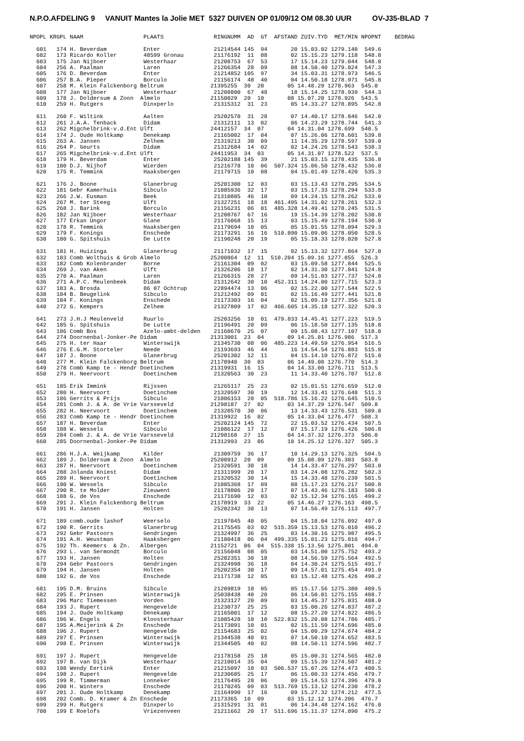N.P.O.AFDELING 9 VANUIT Mantes la Jolie MET 5327 DUIVEN OP 01/09/12 OM 08.30 UUR OV-J35-BLAD 7
NPOPL KRGPL NAAM                  PLAATS               RINGNUMM  AD  GT  AFSTAND ZUIV.TYD  MET/MIN NPOPNT    BEDRAG

  601   174 H. Beverdam           Enter                21214544 145  94       20 15.03.02 1279.140  549.6
  602   173 Ricardo Koller        48599 Gronau         21176192  11  08       02 15.15.23 1279.118  548.8
  603   175 Jan Nijboer           Westerhaar           21208753  67  53       17 15.14.23 1279.044  548.0
  604   256 A. Paalman            Laren                21266354  28  09       08 14.50.40 1279.024  547.3
  605   176 D. Beverdam           Enter                21214852 105  97       34 15.03.31 1278.973  546.5
  606   257 B.A. Pieper           Borculo              21156174  48  40       04 14.50.18 1278.971  545.8
  607   258 M. Klein Falckenborg Beltrum              21395255  30  20       05 14.48.29 1278.963  545.0
  608   177 Jan Nijboer           Westerhaar           21208800  67  48       18 15.14.25 1278.939  544.3
  609   178 J. Doldersum & Zoon  Almelo               21150029  20  10       08 15.07.20 1278.926  543.5
  610   259 H. Rutgers            Dinxperlo            21315312  31  23       05 14.33.27 1278.895  542.8

  611   260 F. Wiltink            Aalten               25202570  31  28       07 14.40.17 1278.846  542.0
  612   261 J.A.A. Tenback        Didam                21312111  13  02       06 14.23.29 1278.744  541.3
  613   262 Migchelbrink-v.d.Ent Ulft                 24412157  34  07       04 14.31.04 1278.699  540.5
  614   174 J. Oude Holtkamp      Denekamp             21165002  17  04       07 15.26.06 1278.601  539.8
  615   263 A. Jansen             Zelhem               21319213  30  09       11 14.35.29 1278.597  539.0
  616   264 P. Geurts             Didam                21312684  14  02       02 14.24.26 1278.543  538.3
  617   265 Migchelbrink-v.d.Ent Ulft                 24411953  34  03       05 14.31.07 1278.522  537.5
  618   179 H. Beverdam           Enter                25202188 145  39       21 15.03.15 1278.435  536.8
  619   180 D.J. Nijhof           Wierden              21216778  10  06  507.324 15.06.50 1278.432  536.0
  620   175 R. Temmink            Haaksbergen          21179715  10  08       04 15.01.49 1278.420  535.3

  621   176 J. Boone              Glanerbrug           25201300  12  03       03 15.13.43 1278.295  534.5
  622   181 Gebr Kamerhuis        Sibculo              21085936  32  17       03 15.17.33 1278.294  533.8
  623   266 J.W. Eusman           Beek                 21310805  46  10       09 14.24.15 1278.262  533.0
  624   267 M. ter Steeg          Ulft                 21327251  18  18  461.495 14.31.02 1278.261  532.3
  625   268 J. Barink             Borculo              21156231  06  01  485.328 14.49.41 1278.245  531.5
  626   182 Jan Nijboer           Westerhaar           21208767  67  16       19 15.14.39 1278.202  530.8
  627   177 Erkan Ungor           Glane                21176068  15  13       03 15.15.49 1278.194  530.0
  628   178 R. Temmink            Haaksbergen          21179694  10  05       05 15.01.55 1278.094  529.3
  629   179 F. Konings            Enschede             21173291  16  16  510.090 15.09.06 1278.050  528.5
  630   180 G. Spitshuis          De Lutte             21190248  20  19       05 15.18.33 1278.020  527.8

  631   181 H. Huizinga           Glanerbrug           21171032  17  15       02 15.13.32 1277.864  527.0
  632   183 Comb Wolthuis & Grob Almelo               25200864  12  11  510.204 15.09.16 1277.855  526.3
  633   182 Comb Kolenbrander     Borne                21161304  09  02       03 15.09.58 1277.844  525.5
  634   269 J. van Aken           Ulft                 21326206  18  17       02 14.31.30 1277.841  524.8
  635   270 A. Paalman            Laren                21266315  28  27       09 14.51.03 1277.737  524.0
  636   271 A.P.C. Meulenbeek     Didam                21312642  30  10  452.311 14.24.00 1277.715  523.3
  637   183 A. Brosda             86 07 Ochtrup        22894474  13  06       02 15.22.00 1277.544  522.5
  638   184 B. Beugelink          Sibculo              21212492  09  01       02 15.16.49 1277.441  521.8
  639   184 F. Konings            Enschede             21173303  16  04       02 15.09.19 1277.356  521.0
  640   272 G. Kempers            Zelhem               21327809  17  02  466.605 14.35.18 1277.322  520.3

  641   273 J.H.J Meulenveld      Ruurlo               25203256  10  01  479.833 14.45.41 1277.223  519.5
  642   185 G. Spitshuis          De Lutte             21196491  20  09       06 15.18.50 1277.135  518.8
  643   186 Comb Bos              Azelo-ambt-delden    21160670  25  07       09 15.08.43 1277.107  518.0
  644   274 Doornenbal-Jonker-Pe Didam                21313001  23  04       09 14.25.01 1276.986  517.3
  645   275 H. ter Haar           Winterswijk          21345730  08  06  485.223 14.49.59 1276.954  516.5
  646   276 E.G.M. Storteler      Neede                21193693  46  44       16 14.54.54 1276.883  515.8
  647   187 J. Boone              Glanerbrug           25201302  12  11       04 15.14.10 1276.872  515.0
  648   277 M. Klein Falckenborg Beltrum              21178940  30  03       06 14.49.08 1276.770  514.3
  649   278 Comb Kamp te - Hendr Doetinchem           21319931  16  15       04 14.33.00 1276.711  513.5
  650   279 H. Neervoort          Doetinchem           21320563  30  23       11 14.33.40 1276.707  512.8

  651   185 Erik Immink           Rijssen              21265117  25  23       02 15.01.51 1276.659  512.0
  652   280 H. Neervoort          Doetinchem           21320597  30  19       12 14.33.41 1276.648  511.3
  653   186 Gerrits & Prijs       Sibculo              21086153  20  05  518.786 15.16.22 1276.645  510.5
  654   281 Comb J. & A. de Vrie Varsseveld           21298187  27  02       03 14.37.29 1276.547  509.8
  655   282 H. Neervoort          Doetinchem           21320570  30  06       13 14.33.43 1276.531  509.0
  656   283 Comb Kamp te - Hendr Doetinchem           21319922  16  02       05 14.33.04 1276.477  508.3
  657   187 H. Beverdam           Enter                25202124 145  72       22 15.03.52 1276.434  507.5
  658   188 W. Wessels            Sibculo              21086122  17  12       07 15.17.19 1276.426  506.8
  659   284 Comb J. & A. de Vrie Varsseveld           21298168  27  15       04 14.37.32 1276.373  506.0
  660   285 Doornenbal-Jonker-Pe Didam                21312993  23  06       10 14.25.12 1276.327  505.3

  661   286 H.J.A. Weijkamp       Kilder               21309759  36  17       10 14.29.13 1276.325  504.5
  662   189 J. Doldersum & Zoon  Almelo               25200912  20  09       09 15.08.09 1276.303  503.8
  663   287 H. Neervoort          Doetinchem           21320591  30  18       14 14.33.47 1276.297  503.0
  664   288 Jolanda Kniest        Didam                21311999  20  17       03 14.24.08 1276.282  502.3
  665   289 H. Neervoort          Doetinchem           21320532  30  14       15 14.33.48 1276.239  501.5
  666   190 W. Wessels            Sibculo              21085368  17  09       08 15.17.23 1276.217  500.8
  667   290 R. te Molder          Zieuwent             21178806  20  17       07 14.43.46 1276.183  500.0
  668   188 G. de Vos             Enschede             21171690  12  03       02 15.12.34 1276.165  499.2
  669   291 J. Klein Falckenborg Beltrum              21178919  33  22       05 14.46.27 1276.163  498.5
  670   191 H. Jansen             Holten               25202342  30  13       07 14.56.49 1276.113  497.7

  671   189 comb.oude lashof      Weerselo             21197045  40  05       04 15.18.04 1276.092  497.0
  672   190 R. Gerrits            Glanerbrug           21175545  03  02  515.359 15.13.53 1276.010  496.2
  673   292 Gebr Pastoors         Gendringen           21324997  36  25       03 14.30.16 1275.987  495.5
  674   191 A.H. Weustman         Haaksbergen          21180418  06  04  499.335 15.01.23 1275.816  494.7
  675   192 Th. Keemers  & Zn.   Albergen             21152721  06  04  515.338 15.13.56 1275.801  494.0
  676   293 L. van Sermondt       Borculo              21156048  08  05       03 14.51.00 1275.752  493.2
  677   193 H. Jansen             Holten               25202351  30  18       08 14.56.59 1275.564  492.5
  678   294 Gebr Pastoors         Gendringen           21324998  36  18       04 14.30.24 1275.515  491.7
  679   194 H. Jansen             Holten               25202354  30  17       09 14.57.01 1275.454  491.0
  680   192 G. de Vos             Enschede             21171738  12  05       03 15.12.48 1275.426  490.2

  681   195 D.M. Bruins           Sibculo              21209819  10  05       05 15.17.56 1275.380  489.5
  682   295 E. Prinsen            Winterswijk          25038438  40  20       06 14.50.01 1275.155  488.7
  683   296 Marc Tiemessen        Vorden               21323127  20  09       03 14.45.37 1275.031  488.0
  684   193 J. Rupert             Hengevelde           21230737  25  25       03 15.00.26 1274.837  487.2
  685   194 J. Oude Holtkamp      Denekamp             21165001  17  12       08 15.27.20 1274.822  486.5
  686   196 W. Engels             Kloosterhaar         21085428  10  10  522.832 15.20.08 1274.786  485.7
  687   195 A.Meijerink & Zn      Enschede             21173091  10  01       02 15.11.59 1274.696  485.0
  688   196 J. Rupert             Hengevelde           21154683  25  02       04 15.00.29 1274.674  484.2
  689   297 E. Prinsen            Winterswijk          21344538  40  01       07 14.50.10 1274.652  483.5
  690   298 E. Prinsen            Winterswijk          21344505  40  02       08 14.50.11 1274.596  482.7

  691   197 J. Rupert             Hengevelde           21178158  25  18       05 15.00.31 1274.565  482.0
  692   197 B. van Dijk           Westerhaar           21210014  35  04       09 15.15.39 1274.507  481.2
  693   198 Wendy Eertink         Enter                21215097  10  03  506.537 15.07.26 1274.473  480.5
  694   198 J. Rupert             Hengevelde           21230685  25  17       06 15.00.33 1274.456  479.7
  695   199 R. Timmerman          Lonneker             21176495  28  06       09 15.14.53 1274.396  479.0
  696   200 H. Winters            Enschede             21170245  09  03  513.769 15.13.12 1274.230  478.2
  697   201 J. Oude Holtkamp      Denekamp             21164990  17  16       09 15.27.32 1274.212  477.5
  698   202 Comb. D. Kramer & Zn Enschede             21173365  10  09       03 15.12.12 1274.206  476.7
  699   299 H. Rutgers            Dinxperlo            21315291  31  01       06 14.34.48 1274.162  476.0
  700   199 E Roelofs             Vriezenveen          21211662  20  17  511.696 15.11.37 1274.090  475.2